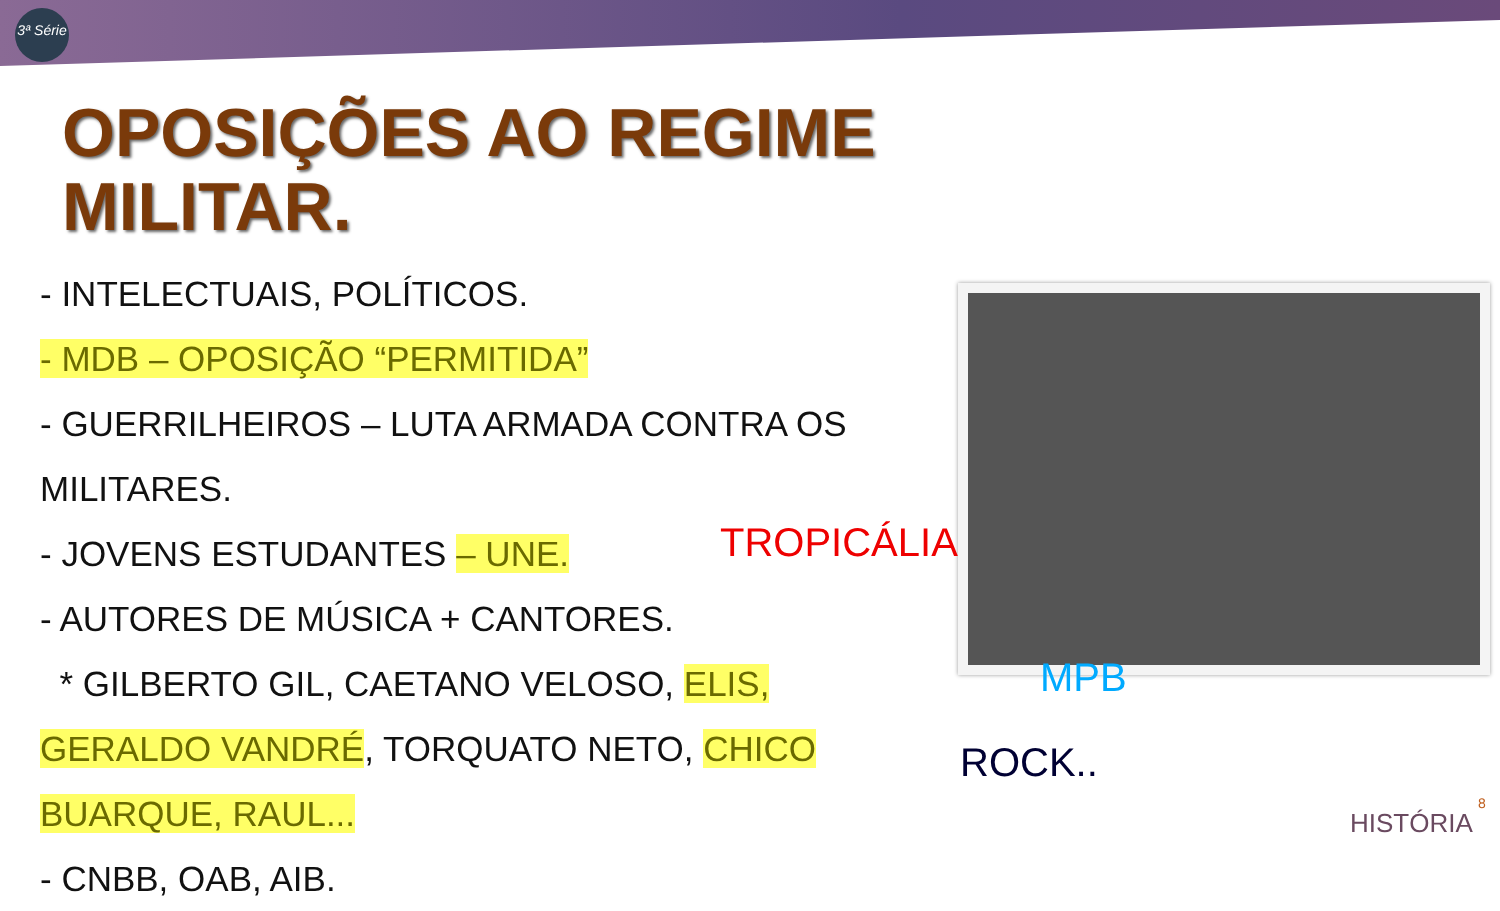3ª Série
OPOSIÇÕES AO REGIME
MILITAR.
- INTELECTUAIS, POLÍTICOS.
- MDB – OPOSIÇÃO “PERMITIDA”
- GUERRILHEIROS – LUTA ARMADA CONTRA OS MILITARES.
- JOVENS ESTUDANTES – UNE.
- AUTORES DE MÚSICA + CANTORES.
* GILBERTO GIL, CAETANO VELOSO, ELIS, GERALDO VANDRÉ, TORQUATO NETO, CHICO BUARQUE, RAUL...
- CNBB, OAB, AIB.
TROPICÁLIA
MPB
ROCK..
HISTÓRIA
8